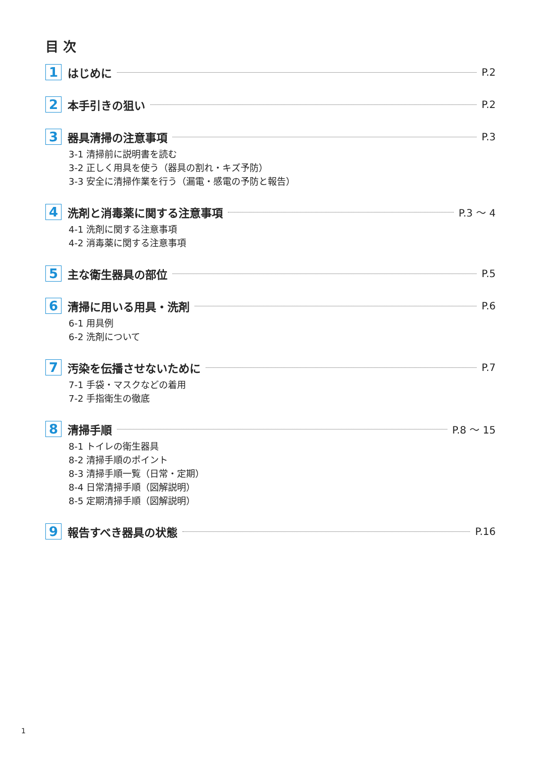目 次
1
はじめに P.2
2
本手引きの狙い P.2
3
器具清掃の注意事項 P.3
3-1 清掃前に説明書を読む
3-2 正しく用具を使う（器具の割れ・キズ予防）
3-3 安全に清掃作業を行う（漏電・感電の予防と報告）
4
洗剤と消毒薬に関する注意事項 P.3 〜 4
4-1 洗剤に関する注意事項
4-2 消毒薬に関する注意事項
5
主な衛生器具の部位 P.5
6
清掃に用いる用具・洗剤 P.6
6-1 用具例
6-2 洗剤について
7
汚染を伝播させないために P.7
7-1 手袋・マスクなどの着用
7-2 手指衛生の徹底
8
清掃手順 P.8 〜 15
8-1 トイレの衛生器具
8-2 清掃手順のポイント
8-3 清掃手順一覧（日常・定期）
8-4 日常清掃手順（図解説明）
8-5 定期清掃手順（図解説明）
9
報告すべき器具の状態 P.16
1